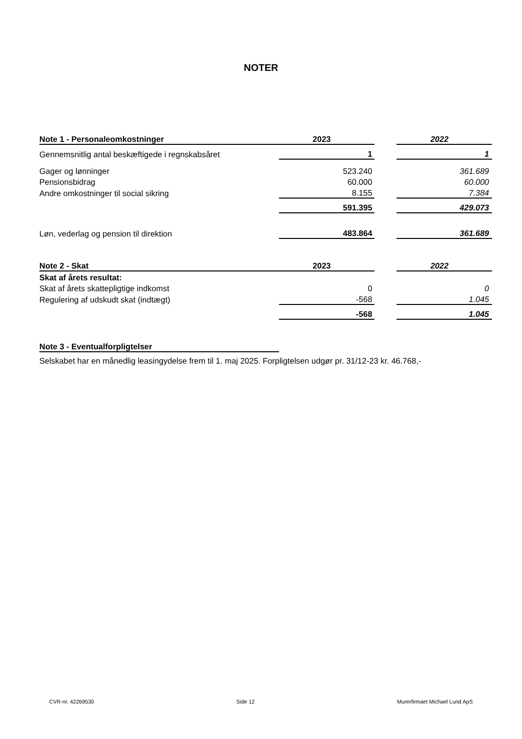NOTER
| Note 1 - Personaleomkostninger | | 2023 | | 2022 |
| Gennemsnitlig antal beskæftigede i regnskabsåret | | 1 | | 1 |
| Gager og lønninger | | 523.240 | | 361.689 |
| Pensionsbidrag | | 60.000 | | 60.000 |
| Andre omkostninger til social sikring | | 8.155 | | 7.384 |
| | | 591.395 | | 429.073 |
| Løn, vederlag og pension til direktion | | 483.864 | | 361.689 |
| Note 2 - Skat | | 2023 | | 2022 |
| Skat af årets resultat: | | | | |
| Skat af årets skattepligtige indkomst | | 0 | | 0 |
| Regulering af udskudt skat (indtægt) | | -568 | | 1.045 |
| | | -568 | | 1.045 |
| Note 3 - Eventualforpligtelser | | | | |
| Selskabet har en månedlig leasingydelse frem til 1. maj 2025. Forpligtelsen udgør pr. 31/12-23 kr. 46.768,- | | | | |
CVR-nr. 42269530 Side 12 Murerfirmaet Michael Lund ApS